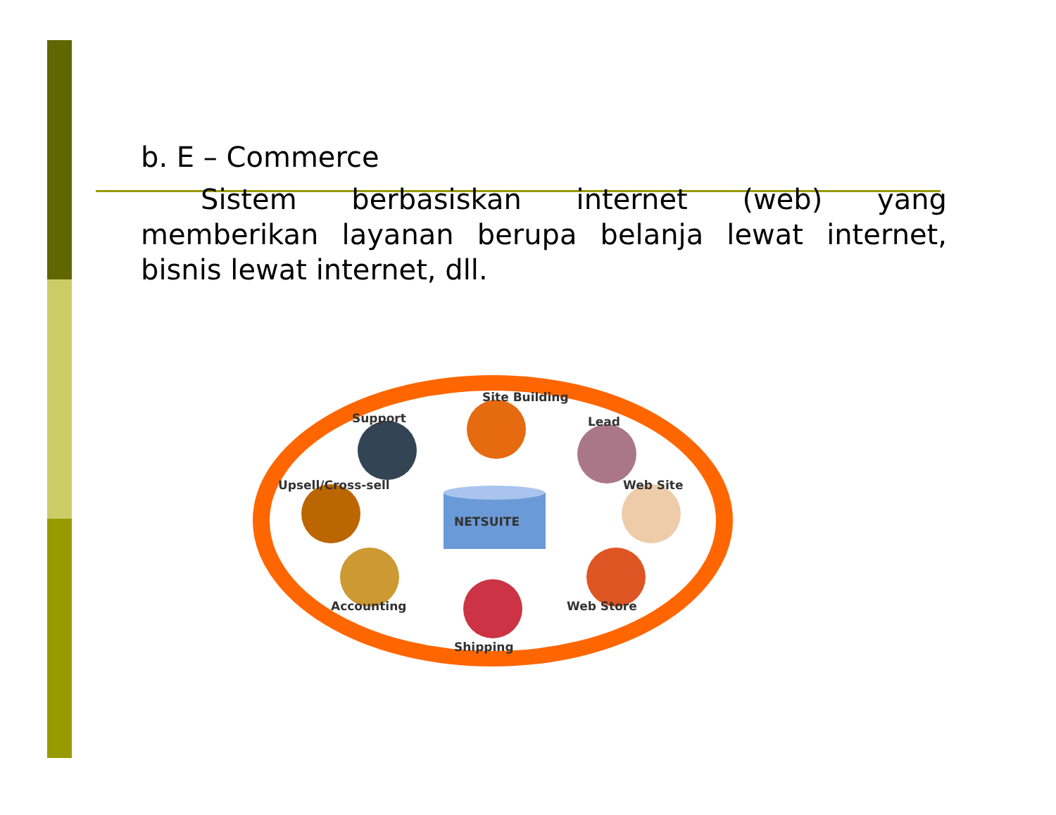b. E – Commerce
Sistem berbasiskan internet (web) yang memberikan layanan berupa belanja lewat internet, bisnis lewat internet, dll.
NETSUITE
Site Building
Support
Lead
Upsell/Cross-sell
Web Site
Accounting
Web Store
Shipping